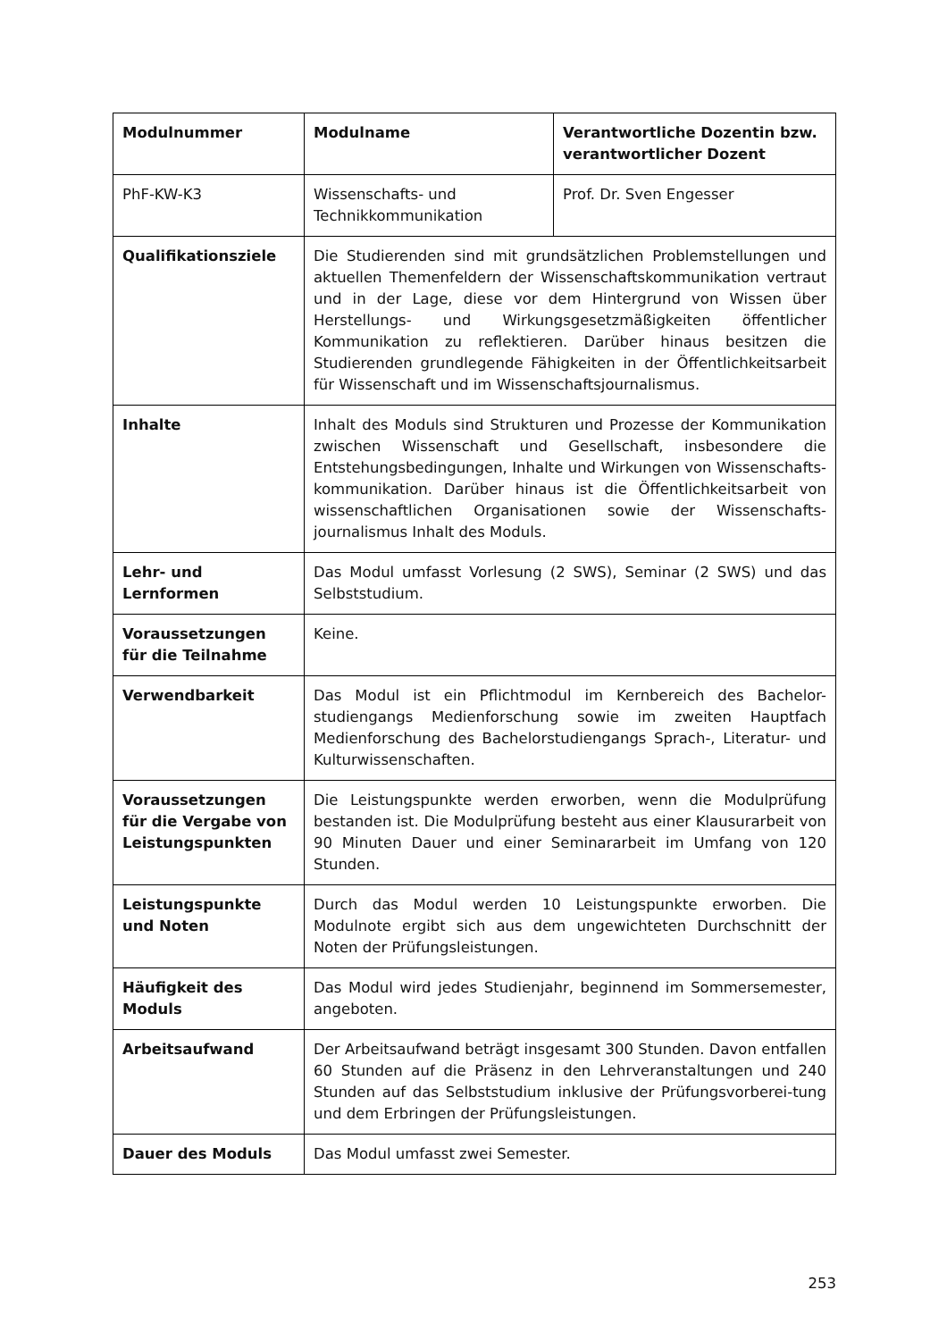| Modulnummer | Modulname | Verantwortliche Dozentin bzw. verantwortlicher Dozent |
| --- | --- | --- |
| PhF-KW-K3 | Wissenschafts- und Technikkommunikation | Prof. Dr. Sven Engesser |
| Qualifikationsziele | Die Studierenden sind mit grundsätzlichen Problemstellungen und aktuellen Themenfeldern der Wissenschaftskommunikation vertraut und in der Lage, diese vor dem Hintergrund von Wissen über Herstellungs- und Wirkungsgesetzmäßigkeiten öffentlicher Kommunikation zu reflektieren. Darüber hinaus besitzen die Studierenden grundlegende Fähigkeiten in der Öffentlichkeitsarbeit für Wissenschaft und im Wissenschaftsjournalismus. | |
| Inhalte | Inhalt des Moduls sind Strukturen und Prozesse der Kommunikation zwischen Wissenschaft und Gesellschaft, insbesondere die Entstehungsbedingungen, Inhalte und Wirkungen von Wissenschafts-kommunikation. Darüber hinaus ist die Öffentlichkeitsarbeit von wissenschaftlichen Organisationen sowie der Wissenschafts-journalismus Inhalt des Moduls. | |
| Lehr- und Lernformen | Das Modul umfasst Vorlesung (2 SWS), Seminar (2 SWS) und das Selbststudium. | |
| Voraussetzungen für die Teilnahme | Keine. | |
| Verwendbarkeit | Das Modul ist ein Pflichtmodul im Kernbereich des Bachelor-studiengangs Medienforschung sowie im zweiten Hauptfach Medienforschung des Bachelorstudiengangs Sprach-, Literatur- und Kulturwissenschaften. | |
| Voraussetzungen für die Vergabe von Leistungspunkten | Die Leistungspunkte werden erworben, wenn die Modulprüfung bestanden ist. Die Modulprüfung besteht aus einer Klausurarbeit von 90 Minuten Dauer und einer Seminararbeit im Umfang von 120 Stunden. | |
| Leistungspunkte und Noten | Durch das Modul werden 10 Leistungspunkte erworben. Die Modulnote ergibt sich aus dem ungewichteten Durchschnitt der Noten der Prüfungsleistungen. | |
| Häufigkeit des Moduls | Das Modul wird jedes Studienjahr, beginnend im Sommersemester, angeboten. | |
| Arbeitsaufwand | Der Arbeitsaufwand beträgt insgesamt 300 Stunden. Davon entfallen 60 Stunden auf die Präsenz in den Lehrveranstaltungen und 240 Stunden auf das Selbststudium inklusive der Prüfungsvorberei-tung und dem Erbringen der Prüfungsleistungen. | |
| Dauer des Moduls | Das Modul umfasst zwei Semester. | |
253